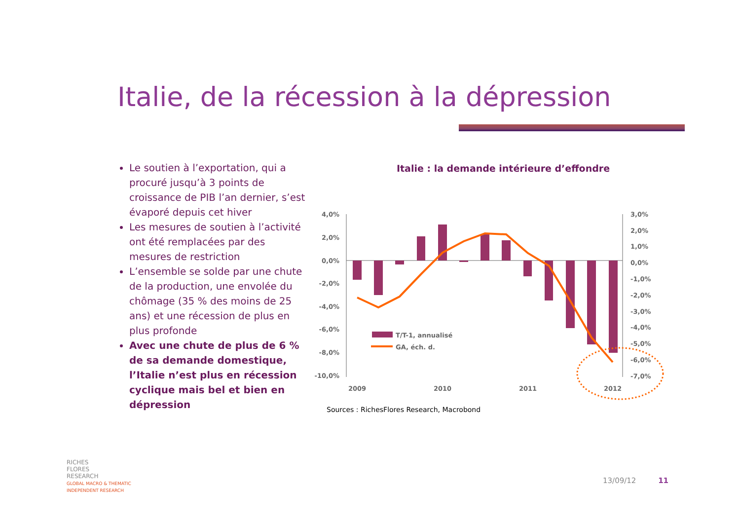Italie, de la récession à la dépression
Le soutien à l’exportation, qui a procuré jusqu’à 3 points de croissance de PIB l’an dernier, s’est évaporé depuis cet hiver
Les mesures de soutien à l’activité ont été remplacées par des mesures de restriction
L’ensemble se solde par une chute de la production, une envolée du chômage (35 % des moins de 25 ans) et une récession de plus en plus profonde
Avec une chute de plus de 6 % de sa demande domestique, l’Italie n’est plus en récession cyclique mais bel et bien en dépression
Italie : la demande intérieure d’effondre
4,0%
2,0%
0,0%
-2,0%
-4,0%
-6,0%
-8,0%
-10,0%
3,0%
2,0%
1,0%
0,0%
-1,0%
-2,0%
-3,0%
-4,0%
-5,0%
-6,0%
-7,0%
T/T-1, annualisé
GA, éch. d.
2009
2010
2011
2012
Sources : RichesFlores Research, Macrobond
RICHES
FLORES
RESEARCH
GLOBAL MACRO & THEMATIC
INDEPENDENT RESEARCH
13/09/12 11